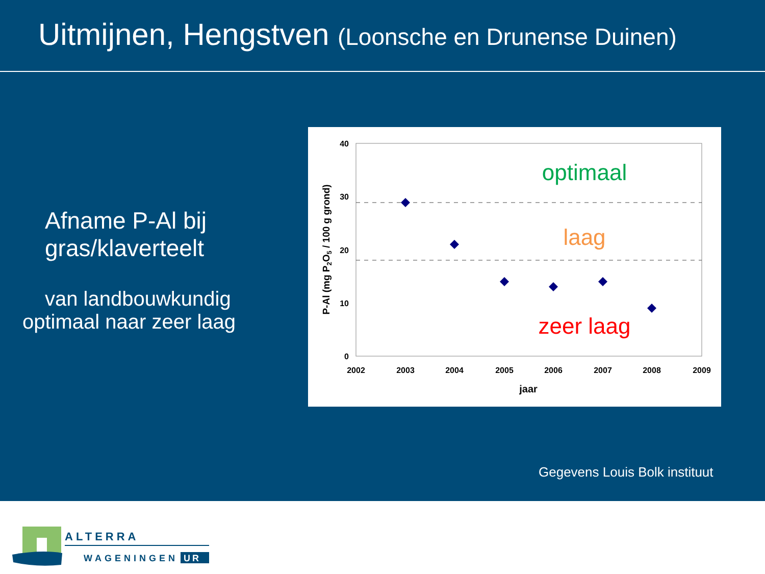Uitmijnen, Hengstven (Loonsche en Drunense Duinen)
Afname P-Al bij
gras/klaverteelt
van landbouwkundig
optimaal naar zeer laag
40
30
20
10
0
2002
2003
2004
2005
2006
2007
2008
2009
jaar
P-Al (mg P2O5 / 100 g grond)
optimaal
laag
zeer laag
Gegevens Louis Bolk instituut
ALTERRA
WAGENINGEN
UR